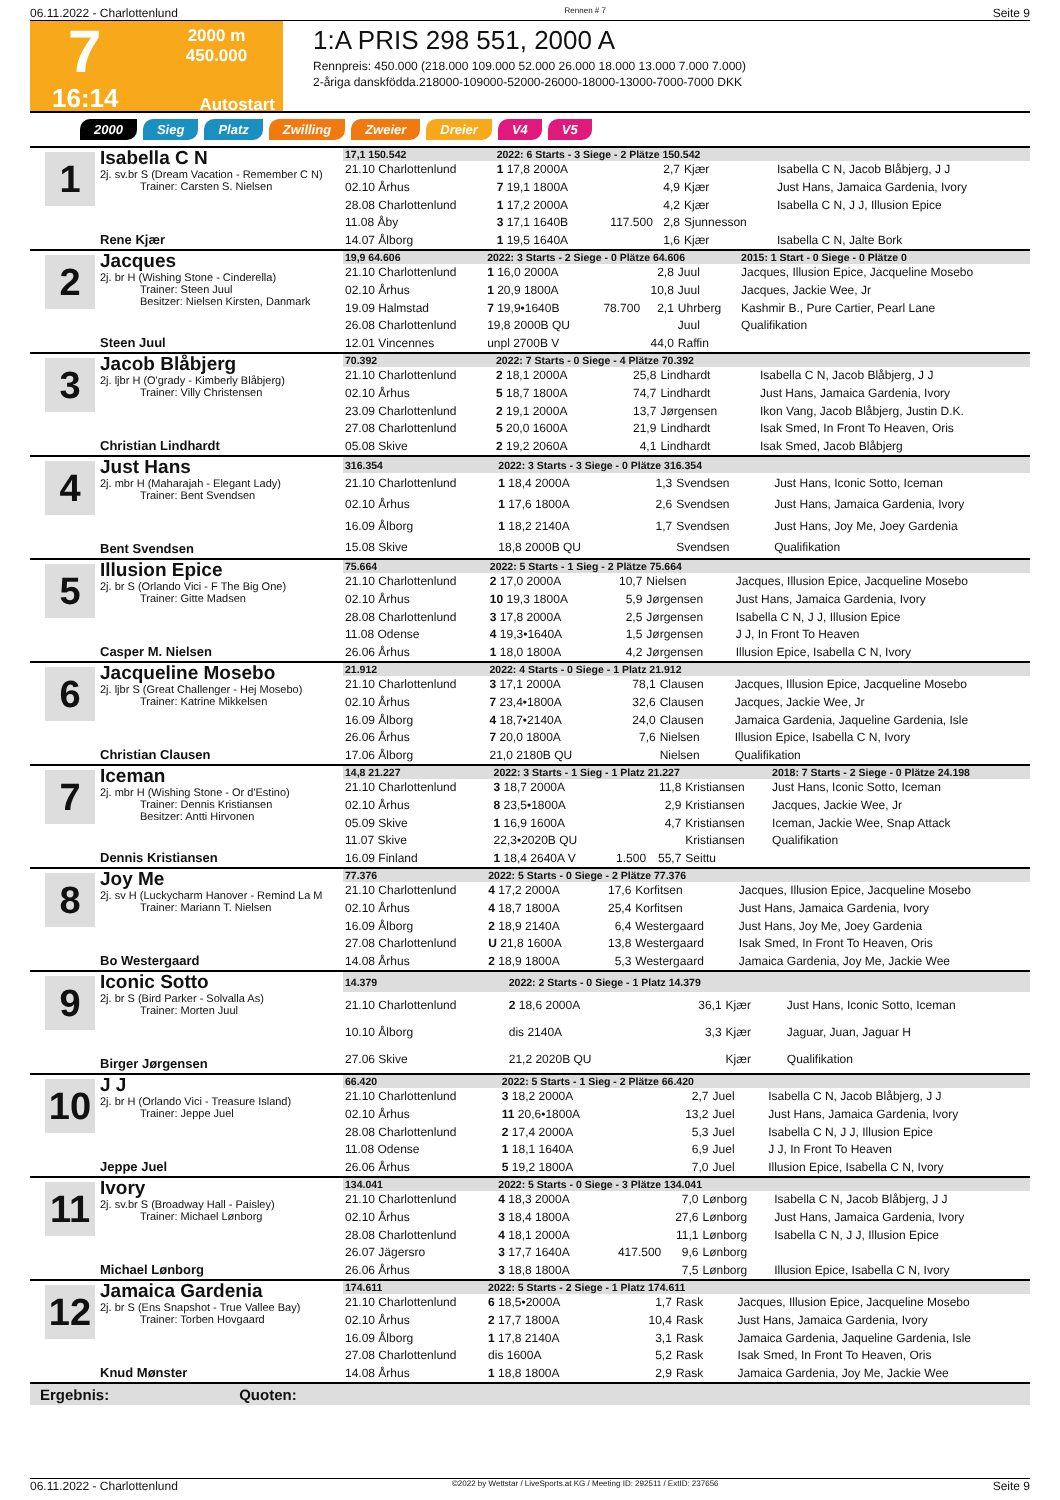06.11.2022 - Charlottenlund Rennen # 7 Seite 9
7
2000 m
450.000
16:14
Autostart
1:A PRIS 298 551, 2000 A
Rennpreis: 450.000 (218.000 109.000 52.000 26.000 18.000 13.000 7.000 7.000)
2-åriga danskfödda.218000-109000-52000-26000-18000-13000-7000-7000 DKK
2000 Sieg Platz Zwilling Zweier Dreier V4 V5
1
Isabella C N
2j. sv.br S (Dream Vacation - Remember C N)
Trainer: Carsten S. Nielsen
Rene Kjær
| 17,1 150.542 | 2022: 6 Starts - 3 Siege - 2 Plätze 150.542 | | | | | |
| 21.10 Charlottenlund | 1 17,8 2000A | | 2,7 | Kjær | | Isabella C N, Jacob Blåbjerg, J J |
| 02.10 Århus | 7 19,1 1800A | | 4,9 | Kjær | | Just Hans, Jamaica Gardenia, Ivory |
| 28.08 Charlottenlund | 1 17,2 2000A | | 4,2 | Kjær | | Isabella C N, J J, Illusion Epice |
| 11.08 Åby | 3 17,1 1640B | 117.500 | 2,8 | Sjunnesson | | |
| 14.07 Ålborg | 1 19,5 1640A | | 1,6 | Kjær | | Isabella C N, Jalte Bork |
2
Jacques
2j. br H (Wishing Stone - Cinderella)
Trainer: Steen Juul
Besitzer: Nielsen Kirsten, Danmark
Steen Juul
| 19,9 64.606 | 2022: 3 Starts - 2 Siege - 0 Plätze 64.606 | | | | | 2015: 1 Start - 0 Siege - 0 Plätze 0 |
| 21.10 Charlottenlund | 1 16,0 2000A | | 2,8 | Juul | | Jacques, Illusion Epice, Jacqueline Mosebo |
| 02.10 Århus | 1 20,9 1800A | | 10,8 | Juul | | Jacques, Jackie Wee, Jr |
| 19.09 Halmstad | 7 19,9•1640B | 78.700 | 2,1 | Uhrberg | | Kashmir B., Pure Cartier, Pearl Lane |
| 26.08 Charlottenlund | 19,8 2000B QU | | | Juul | | Qualifikation |
| 12.01 Vincennes | unpl 2700B V | | 44,0 | Raffin | | |
3
Jacob Blåbjerg
2j. ljbr H (O'grady - Kimberly Blåbjerg)
Trainer: Villy Christensen
Christian Lindhardt
| 70.392 | 2022: 7 Starts - 0 Siege - 4 Plätze 70.392 | | | | | |
| 21.10 Charlottenlund | 2 18,1 2000A | | 25,8 | Lindhardt | | Isabella C N, Jacob Blåbjerg, J J |
| 02.10 Århus | 5 18,7 1800A | | 74,7 | Lindhardt | | Just Hans, Jamaica Gardenia, Ivory |
| 23.09 Charlottenlund | 2 19,1 2000A | | 13,7 | Jørgensen | | Ikon Vang, Jacob Blåbjerg, Justin D.K. |
| 27.08 Charlottenlund | 5 20,0 1600A | | 21,9 | Lindhardt | | Isak Smed, In Front To Heaven, Oris |
| 05.08 Skive | 2 19,2 2060A | | 4,1 | Lindhardt | | Isak Smed, Jacob Blåbjerg |
4
Just Hans
2j. mbr H (Maharajah - Elegant Lady)
Trainer: Bent Svendsen
Bent Svendsen
| 316.354 | 2022: 3 Starts - 3 Siege - 0 Plätze 316.354 | | | | | |
| 21.10 Charlottenlund | 1 18,4 2000A | | 1,3 | Svendsen | | Just Hans, Iconic Sotto, Iceman |
| 02.10 Århus | 1 17,6 1800A | | 2,6 | Svendsen | | Just Hans, Jamaica Gardenia, Ivory |
| 16.09 Ålborg | 1 18,2 2140A | | 1,7 | Svendsen | | Just Hans, Joy Me, Joey Gardenia |
| 15.08 Skive | 18,8 2000B QU | | | Svendsen | | Qualifikation |
5
Illusion Epice
2j. br S (Orlando Vici - F The Big One)
Trainer: Gitte Madsen
Casper M. Nielsen
| 75.664 | 2022: 5 Starts - 1 Sieg - 2 Plätze 75.664 | | | | | |
| 21.10 Charlottenlund | 2 17,0 2000A | | 10,7 | Nielsen | | Jacques, Illusion Epice, Jacqueline Mosebo |
| 02.10 Århus | 10 19,3 1800A | | 5,9 | Jørgensen | | Just Hans, Jamaica Gardenia, Ivory |
| 28.08 Charlottenlund | 3 17,8 2000A | | 2,5 | Jørgensen | | Isabella C N, J J, Illusion Epice |
| 11.08 Odense | 4 19,3•1640A | | 1,5 | Jørgensen | | J J, In Front To Heaven |
| 26.06 Århus | 1 18,0 1800A | | 4,2 | Jørgensen | | Illusion Epice, Isabella C N, Ivory |
6
Jacqueline Mosebo
2j. ljbr S (Great Challenger - Hej Mosebo)
Trainer: Katrine Mikkelsen
Christian Clausen
| 21.912 | 2022: 4 Starts - 0 Siege - 1 Platz 21.912 | | | | | |
| 21.10 Charlottenlund | 3 17,1 2000A | | 78,1 | Clausen | | Jacques, Illusion Epice, Jacqueline Mosebo |
| 02.10 Århus | 7 23,4•1800A | | 32,6 | Clausen | | Jacques, Jackie Wee, Jr |
| 16.09 Ålborg | 4 18,7•2140A | | 24,0 | Clausen | | Jamaica Gardenia, Jaqueline Gardenia, Isle |
| 26.06 Århus | 7 20,0 1800A | | 7,6 | Nielsen | | Illusion Epice, Isabella C N, Ivory |
| 17.06 Ålborg | 21,0 2180B QU | | | Nielsen | | Qualifikation |
7
Iceman
2j. mbr H (Wishing Stone - Or d'Estino)
Trainer: Dennis Kristiansen
Besitzer: Antti Hirvonen
Dennis Kristiansen
| 14,8 21.227 | 2022: 3 Starts - 1 Sieg - 1 Platz 21.227 | | | | | 2018: 7 Starts - 2 Siege - 0 Plätze 24.198 |
| 21.10 Charlottenlund | 3 18,7 2000A | | 11,8 | Kristiansen | | Just Hans, Iconic Sotto, Iceman |
| 02.10 Århus | 8 23,5•1800A | | 2,9 | Kristiansen | | Jacques, Jackie Wee, Jr |
| 05.09 Skive | 1 16,9 1600A | | 4,7 | Kristiansen | | Iceman, Jackie Wee, Snap Attack |
| 11.07 Skive | 22,3•2020B QU | | | Kristiansen | | Qualifikation |
| 16.09 Finland | 1 18,4 2640A V | 1.500 | 55,7 | Seittu | | |
8
Joy Me
2j. sv H (Luckycharm Hanover - Remind La M
Trainer: Mariann T. Nielsen
Bo Westergaard
| 77.376 | 2022: 5 Starts - 0 Siege - 2 Plätze 77.376 | | | | | |
| 21.10 Charlottenlund | 4 17,2 2000A | | 17,6 | Korfitsen | | Jacques, Illusion Epice, Jacqueline Mosebo |
| 02.10 Århus | 4 18,7 1800A | | 25,4 | Korfitsen | | Just Hans, Jamaica Gardenia, Ivory |
| 16.09 Ålborg | 2 18,9 2140A | | 6,4 | Westergaard | | Just Hans, Joy Me, Joey Gardenia |
| 27.08 Charlottenlund | U 21,8 1600A | | 13,8 | Westergaard | | Isak Smed, In Front To Heaven, Oris |
| 14.08 Århus | 2 18,9 1800A | | 5,3 | Westergaard | | Jamaica Gardenia, Joy Me, Jackie Wee |
9
Iconic Sotto
2j. br S (Bird Parker - Solvalla As)
Trainer: Morten Juul
Birger Jørgensen
| 14.379 | 2022: 2 Starts - 0 Siege - 1 Platz 14.379 | | | | | |
| 21.10 Charlottenlund | 2 18,6 2000A | | 36,1 | Kjær | | Just Hans, Iconic Sotto, Iceman |
| 10.10 Ålborg | dis 2140A | | 3,3 | Kjær | | Jaguar, Juan, Jaguar H |
| 27.06 Skive | 21,2 2020B QU | | | Kjær | | Qualifikation |
10
J J
2j. br H (Orlando Vici - Treasure Island)
Trainer: Jeppe Juel
Jeppe Juel
| 66.420 | 2022: 5 Starts - 1 Sieg - 2 Plätze 66.420 | | | | | |
| 21.10 Charlottenlund | 3 18,2 2000A | | 2,7 | Juel | | Isabella C N, Jacob Blåbjerg, J J |
| 02.10 Århus | 11 20,6•1800A | | 13,2 | Juel | | Just Hans, Jamaica Gardenia, Ivory |
| 28.08 Charlottenlund | 2 17,4 2000A | | 5,3 | Juel | | Isabella C N, J J, Illusion Epice |
| 11.08 Odense | 1 18,1 1640A | | 6,9 | Juel | | J J, In Front To Heaven |
| 26.06 Århus | 5 19,2 1800A | | 7,0 | Juel | | Illusion Epice, Isabella C N, Ivory |
11
Ivory
2j. sv.br S (Broadway Hall - Paisley)
Trainer: Michael Lønborg
Michael Lønborg
| 134.041 | 2022: 5 Starts - 0 Siege - 3 Plätze 134.041 | | | | | |
| 21.10 Charlottenlund | 4 18,3 2000A | | 7,0 | Lønborg | | Isabella C N, Jacob Blåbjerg, J J |
| 02.10 Århus | 3 18,4 1800A | | 27,6 | Lønborg | | Just Hans, Jamaica Gardenia, Ivory |
| 28.08 Charlottenlund | 4 18,1 2000A | | 11,1 | Lønborg | | Isabella C N, J J, Illusion Epice |
| 26.07 Jägersro | 3 17,7 1640A | 417.500 | 9,6 | Lønborg | | |
| 26.06 Århus | 3 18,8 1800A | | 7,5 | Lønborg | | Illusion Epice, Isabella C N, Ivory |
12
Jamaica Gardenia
2j. br S (Ens Snapshot - True Vallee Bay)
Trainer: Torben Hovgaard
Knud Mønster
| 174.611 | 2022: 5 Starts - 2 Siege - 1 Platz 174.611 | | | | | |
| 21.10 Charlottenlund | 6 18,5•2000A | | 1,7 | Rask | | Jacques, Illusion Epice, Jacqueline Mosebo |
| 02.10 Århus | 2 17,7 1800A | | 10,4 | Rask | | Just Hans, Jamaica Gardenia, Ivory |
| 16.09 Ålborg | 1 17,8 2140A | | 3,1 | Rask | | Jamaica Gardenia, Jaqueline Gardenia, Isle |
| 27.08 Charlottenlund | dis 1600A | | 5,2 | Rask | | Isak Smed, In Front To Heaven, Oris |
| 14.08 Århus | 1 18,8 1800A | | 2,9 | Rask | | Jamaica Gardenia, Joy Me, Jackie Wee |
Ergebnis: Quoten:
06.11.2022 - Charlottenlund ©2022 by Wettstar / LiveSports.at KG / Meeting ID: 292511 / ExtID: 237656 Seite 9